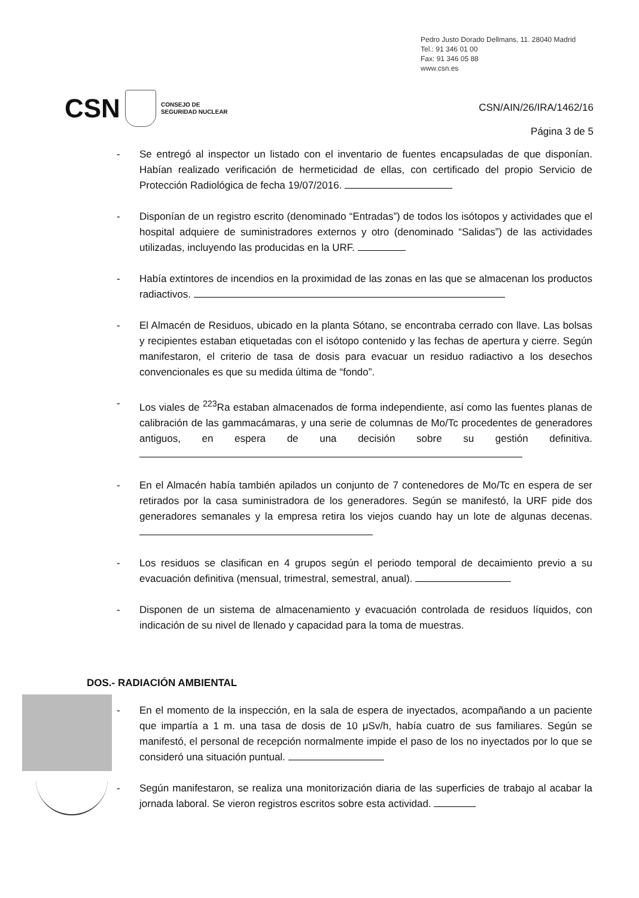Pedro Justo Dorado Dellmans, 11. 28040 Madrid
Tel.: 91 346 01 00
Fax: 91 346 05 88
www.csn.es
CSN CONSEJO DE
SEGURIDAD NUCLEAR
CSN/AIN/26/IRA/1462/16
Página 3 de 5
- Se entregó al inspector un listado con el inventario de fuentes encapsuladas de que disponían. Habían realizado verificación de hermeticidad de ellas, con certificado del propio Servicio de Protección Radiológica de fecha 19/07/2016.
- Disponían de un registro escrito (denominado “Entradas”) de todos los isótopos y actividades que el hospital adquiere de suministradores externos y otro (denominado “Salidas”) de las actividades utilizadas, incluyendo las producidas en la URF.
- Había extintores de incendios en la proximidad de las zonas en las que se almacenan los productos radiactivos.
- El Almacén de Residuos, ubicado en la planta Sótano, se encontraba cerrado con llave. Las bolsas y recipientes estaban etiquetadas con el isótopo contenido y las fechas de apertura y cierre. Según manifestaron, el criterio de tasa de dosis para evacuar un residuo radiactivo a los desechos convencionales es que su medida última de “fondo”.
- Los viales de <sup>223</sup>Ra estaban almacenados de forma independiente, así como las fuentes planas de calibración de las gammacámaras, y una serie de columnas de Mo/Tc procedentes de generadores antiguos, en espera de una decisión sobre su gestión definitiva.
- En el Almacén había también apilados un conjunto de 7 contenedores de Mo/Tc en espera de ser retirados por la casa suministradora de los generadores. Según se manifestó, la URF pide dos generadores semanales y la empresa retira los viejos cuando hay un lote de algunas decenas.
- Los residuos se clasifican en 4 grupos según el periodo temporal de decaimiento previo a su evacuación definitiva (mensual, trimestral, semestral, anual).
- Disponen de un sistema de almacenamiento y evacuación controlada de residuos líquidos, con indicación de su nivel de llenado y capacidad para la toma de muestras.
DOS.- RADIACIÓN AMBIENTAL
- En el momento de la inspección, en la sala de espera de inyectados, acompañando a un paciente que impartía a 1 m. una tasa de dosis de 10 μSv/h, había cuatro de sus familiares. Según se manifestó, el personal de recepción normalmente impide el paso de los no inyectados por lo que se consideró una situación puntual.
- Según manifestaron, se realiza una monitorización diaria de las superficies de trabajo al acabar la jornada laboral. Se vieron registros escritos sobre esta actividad.